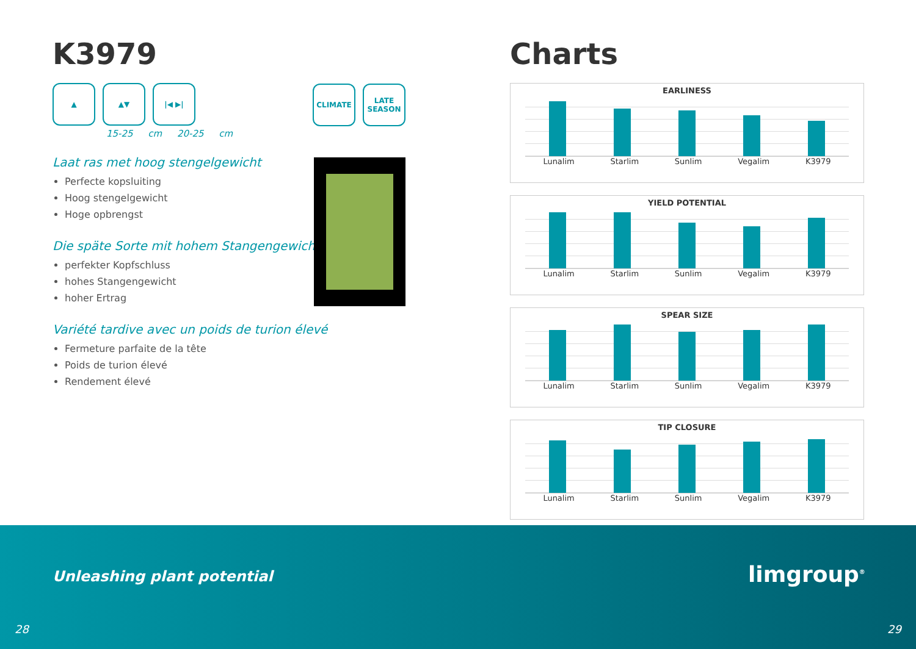K3979
▲ ▲▼ |◀ ▶|
15-25 cm 20-25 cm
Laat ras met hoog stengelgewicht
Perfecte kopsluiting
Hoog stengelgewicht
Hoge opbrengst
Die späte Sorte mit hohem Stangengewicht
perfekter Kopfschluss
hohes Stangengewicht
hoher Ertrag
Variété tardive avec un poids de turion élevé
Fermeture parfaite de la tête
Poids de turion élevé
Rendement élevé
CLIMATE LATE SEASON
Charts
EARLINESS
Lunalim Starlim Sunlim Vegalim K3979
YIELD POTENTIAL
Lunalim Starlim Sunlim Vegalim K3979
SPEAR SIZE
Lunalim Starlim Sunlim Vegalim K3979
TIP CLOSURE
Lunalim Starlim Sunlim Vegalim K3979
Unleashing plant potential limgroup<sup>®</sup>
28 29